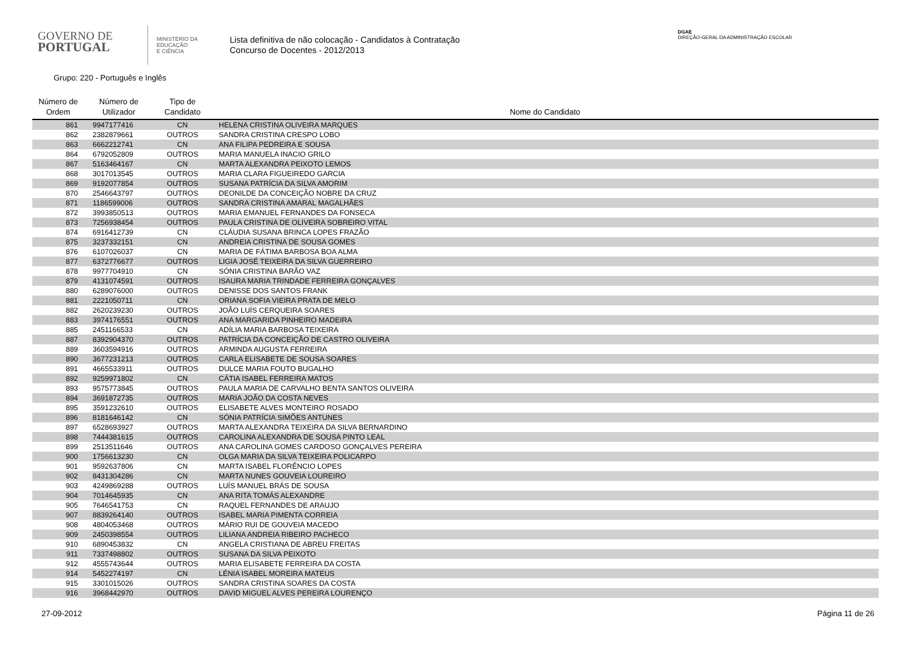GOVERNO DE
PORTUGAL
MINISTÉRIO DA EDUCAÇÃO
E CIÊNCIA
Lista definitiva de não colocação - Candidatos à Contratação
Concurso de Docentes - 2012/2013
DGAE
DIREÇÃO-GERAL DA ADMINISTRAÇÃO ESCOLAR
Grupo: 220 - Português e Inglês
| Número de Ordem | Número de Utilizador | Tipo de Candidato | Nome do Candidato |
| --- | --- | --- | --- |
| 861 | 9947177416 | CN | HELENA CRISTINA OLIVEIRA MARQUES |
| 862 | 2382879661 | OUTROS | SANDRA CRISTINA CRESPO LOBO |
| 863 | 6662212741 | CN | ANA FILIPA PEDREIRA E SOUSA |
| 864 | 6792052809 | OUTROS | MARIA MANUELA INACIO GRILO |
| 867 | 5163464167 | CN | MARTA ALEXANDRA PEIXOTO LEMOS |
| 868 | 3017013545 | OUTROS | MARIA CLARA FIGUEIREDO GARCIA |
| 869 | 9192077854 | OUTROS | SUSANA PATRÍCIA DA SILVA AMORIM |
| 870 | 2546643797 | OUTROS | DEONILDE DA CONCEIÇÃO NOBRE DA CRUZ |
| 871 | 1186599006 | OUTROS | SANDRA CRISTINA AMARAL MAGALHÃES |
| 872 | 3993850513 | OUTROS | MARIA EMANUEL FERNANDES DA FONSECA |
| 873 | 7256938454 | OUTROS | PAULA CRISTINA DE OLIVEIRA SOBREIRO VITAL |
| 874 | 6916412739 | CN | CLÁUDIA SUSANA BRINCA LOPES FRAZÃO |
| 875 | 3237332151 | CN | ANDREIA CRISTINA DE SOUSA GOMES |
| 876 | 6107026037 | CN | MARIA DE FÁTIMA BARBOSA BOA ALMA |
| 877 | 6372776677 | OUTROS | LIGIA JOSÉ TEIXEIRA DA SILVA GUERREIRO |
| 878 | 9977704910 | CN | SÓNIA CRISTINA BARÃO VAZ |
| 879 | 4131074591 | OUTROS | ISAURA MARIA TRINDADE FERREIRA GONÇALVES |
| 880 | 6289076000 | OUTROS | DENISSE DOS SANTOS FRANK |
| 881 | 2221050711 | CN | ORIANA SOFIA VIEIRA PRATA DE MELO |
| 882 | 2620239230 | OUTROS | JOÃO LUÍS CERQUEIRA SOARES |
| 883 | 3974176551 | OUTROS | ANA MARGARIDA PINHEIRO MADEIRA |
| 885 | 2451166533 | CN | ADÍLIA MARIA BARBOSA TEIXEIRA |
| 887 | 8392904370 | OUTROS | PATRÍCIA DA CONCEIÇÃO DE CASTRO OLIVEIRA |
| 889 | 3603594916 | OUTROS | ARMINDA AUGUSTA FERREIRA |
| 890 | 3677231213 | OUTROS | CARLA ELISABETE DE SOUSA SOARES |
| 891 | 4665533911 | OUTROS | DULCE MARIA FOUTO BUGALHO |
| 892 | 9259971802 | CN | CÁTIA ISABEL FERREIRA MATOS |
| 893 | 9575773845 | OUTROS | PAULA MARIA DE CARVALHO BENTA SANTOS OLIVEIRA |
| 894 | 3691872735 | OUTROS | MARIA JOÃO DA COSTA NEVES |
| 895 | 3591232610 | OUTROS | ELISABETE ALVES MONTEIRO ROSADO |
| 896 | 8181646142 | CN | SÓNIA PATRÍCIA SIMÕES ANTUNES |
| 897 | 6528693927 | OUTROS | MARTA ALEXANDRA TEIXEIRA DA SILVA BERNARDINO |
| 898 | 7444381615 | OUTROS | CAROLINA ALEXANDRA DE SOUSA PINTO LEAL |
| 899 | 2513511646 | OUTROS | ANA CAROLINA GOMES CARDOSO GONÇALVES PEREIRA |
| 900 | 1756613230 | CN | OLGA MARIA DA SILVA TEIXEIRA POLICARPO |
| 901 | 9592637806 | CN | MARTA ISABEL FLORÊNCIO LOPES |
| 902 | 8431304286 | CN | MARTA NUNES GOUVEIA LOUREIRO |
| 903 | 4249869288 | OUTROS | LUÍS MANUEL BRÁS DE SOUSA |
| 904 | 7014645935 | CN | ANA RITA TOMÁS ALEXANDRE |
| 905 | 7646541753 | CN | RAQUEL FERNANDES DE ARAUJO |
| 907 | 8839264140 | OUTROS | ISABEL MARIA PIMENTA CORREIA |
| 908 | 4804053468 | OUTROS | MÁRIO RUI DE GOUVEIA MACEDO |
| 909 | 2450398554 | OUTROS | LILIANA ANDREIA RIBEIRO PACHECO |
| 910 | 6890453832 | CN | ANGELA CRISTIANA DE ABREU FREITAS |
| 911 | 7337498802 | OUTROS | SUSANA DA SILVA PEIXOTO |
| 912 | 4555743644 | OUTROS | MARIA ELISABETE FERREIRA DA COSTA |
| 914 | 5452274197 | CN | LÉNIA ISABEL MOREIRA MATEUS |
| 915 | 3301015026 | OUTROS | SANDRA CRISTINA SOARES DA COSTA |
| 916 | 3968442970 | OUTROS | DAVID MIGUEL ALVES PEREIRA LOURENÇO |
27-09-2012 Página 11 de 26